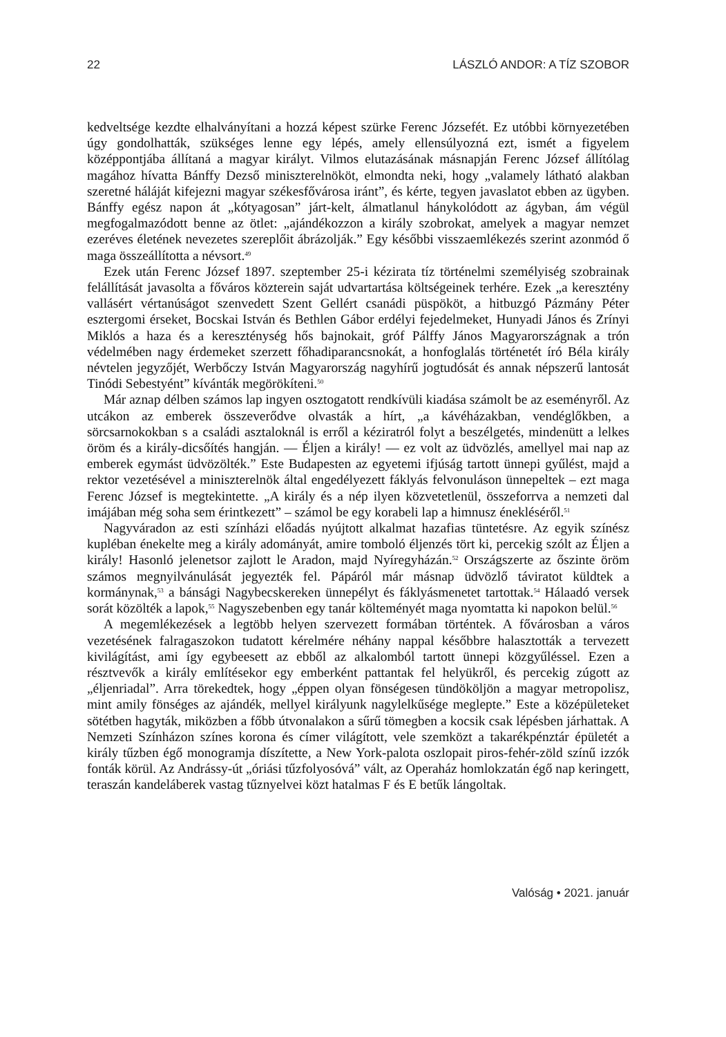22 LÁSZLÓ ANDOR: A TÍZ SZOBOR
kedveltsége kezdte elhalványítani a hozzá képest szürke Ferenc Józsefét. Ez utóbbi környezetében úgy gondolhatták, szükséges lenne egy lépés, amely ellensúlyozná ezt, ismét a figyelem középpontjába állítaná a magyar királyt. Vilmos elutazásának másnapján Ferenc József állítólag magához hívatta Bánffy Dezső miniszterelnököt, elmondta neki, hogy „valamely látható alakban szeretné háláját kifejezni magyar székesfővárosa iránt”, és kérte, tegyen javaslatot ebben az ügyben. Bánffy egész napon át „kótyagosan” járt-kelt, álmatlanul hánykolódott az ágyban, ám végül megfogalmazódott benne az ötlet: „ajándékozzon a király szobrokat, amelyek a magyar nemzet ezeréves életének nevezetes szereplőit ábrázolják.” Egy későbbi visszaemlékezés szerint azonmód ő maga összeállította a névsort.<sup>49</sup>
Ezek után Ferenc József 1897. szeptember 25-i kézirata tíz történelmi személyiség szobrainak felállítását javasolta a főváros közterein saját udvartartása költségeinek terhére. Ezek „a keresztény vallásért vértanúságot szenvedett Szent Gellért csanádi püspököt, a hitbuzgó Pázmány Péter esztergomi érseket, Bocskai István és Bethlen Gábor erdélyi fejedelmeket, Hunyadi János és Zrínyi Miklós a haza és a kereszténység hős bajnokait, gróf Pálffy János Magyarországnak a trón védelmében nagy érdemeket szerzett főhadiparancsnokát, a honfoglalás történetét író Béla király névtelen jegyzőjét, Werbőczy István Magyarország nagyhírű jogtudósát és annak népszerű lantosát Tinódi Sebestyént” kívánták megörökíteni.<sup>50</sup>
Már aznap délben számos lap ingyen osztogatott rendkívüli kiadása számolt be az eseményről. Az utcákon az emberek összeverődve olvasták a hírt, „a kávéházakban, vendéglőkben, a sörcsarnokokban s a családi asztaloknál is erről a kéziratról folyt a beszélgetés, mindenütt a lelkes öröm és a király-dicsőítés hangján. — Éljen a király! — ez volt az üdvözlés, amellyel mai nap az emberek egymást üdvözölték.” Este Budapesten az egyetemi ifjúság tartott ünnepi gyűlést, majd a rektor vezetésével a miniszterelnök által engedélyezett fáklyás felvonuláson ünnepeltek – ezt maga Ferenc József is megtekintette. „A király és a nép ilyen közvetetlenül, összeforrva a nemzeti dal imájában még soha sem érintkezett” – számol be egy korabeli lap a himnusz énekléséről.<sup>51</sup>
Nagyváradon az esti színházi előadás nyújtott alkalmat hazafias tüntetésre. Az egyik színész kupléban énekelte meg a király adományát, amire tomboló éljenzés tört ki, percekig szólt az Éljen a király! Hasonló jelenetsor zajlott le Aradon, majd Nyíregyházán.<sup>52</sup> Országszerte az őszinte öröm számos megnyilvánulását jegyezték fel. Pápáról már másnap üdvözlő táviratot küldtek a kormánynak,<sup>53</sup> a bánsági Nagybecskereken ünnepélyt és fáklyásmenetet tartottak.<sup>54</sup> Hálaadó versek sorát közölték a lapok,<sup>55</sup> Nagyszebenben egy tanár költeményét maga nyomtatta ki napokon belül.<sup>56</sup>
A megemlékezések a legtöbb helyen szervezett formában történtek. A fővárosban a város vezetésének falragaszokon tudatott kérelmére néhány nappal későbbre halasztották a tervezett kivilágítást, ami így egybeesett az ebből az alkalomból tartott ünnepi közgyűléssel. Ezen a résztvevők a király említésekor egy emberként pattantak fel helyükről, és percekig zúgott az „éljenriadal”. Arra törekedtek, hogy „éppen olyan fönségesen tündököljön a magyar metropolisz, mint amily fönséges az ajándék, mellyel királyunk nagylelkűsége meglepte.” Este a középületeket sötétben hagyták, miközben a főbb útvonalakon a sűrű tömegben a kocsik csak lépésben járhattak. A Nemzeti Színházon színes korona és címer világított, vele szemközt a takarékpénztár épületét a király tűzben égő monogramja díszítette, a New York-palota oszlopait piros-fehér-zöld színű izzók fonták körül. Az Andrássy-út „óriási tűzfolyosóvá” vált, az Operaház homlokzatán égő nap keringett, teraszán kandeláberek vastag tűznyelvei közt hatalmas F és E betűk lángoltak.
Valóság • 2021. január